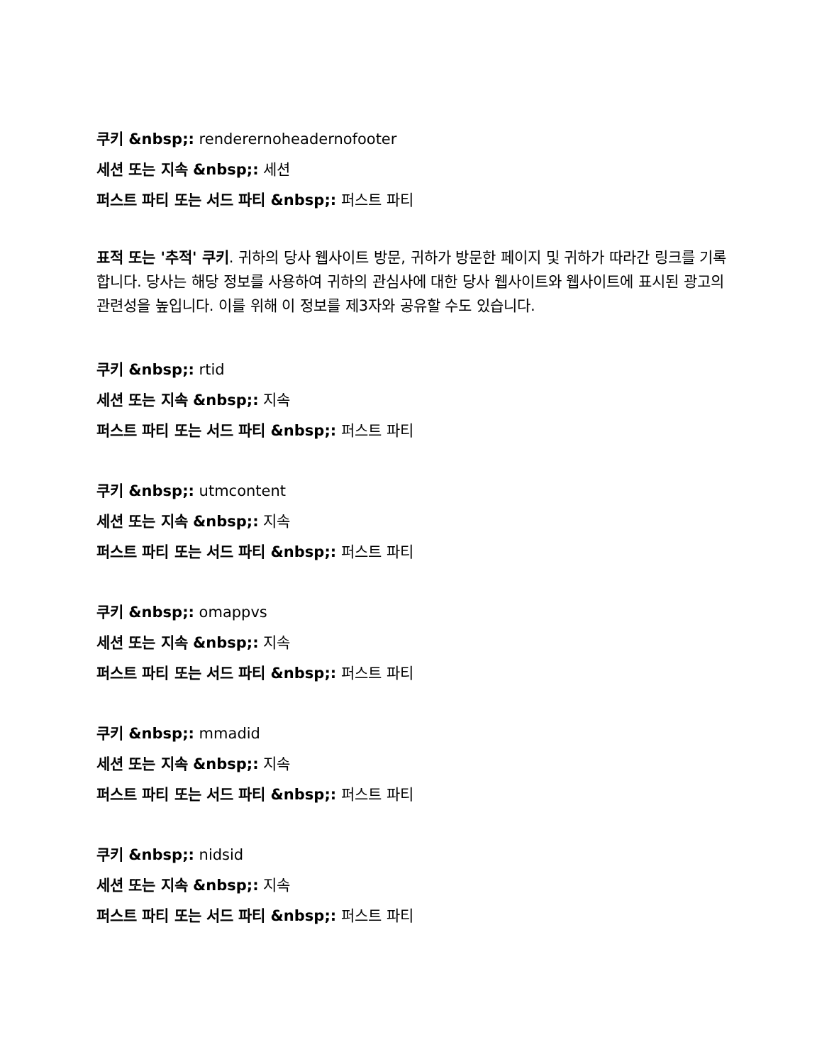쿠키 &nbsp;: renderernoheadernofooter
세션 또는 지속 &nbsp;: 세션
퍼스트 파티 또는 서드 파티 &nbsp;: 퍼스트 파티
표적 또는 '추적' 쿠키. 귀하의 당사 웹사이트 방문, 귀하가 방문한 페이지 및 귀하가 따라간 링크를 기록합니다. 당사는 해당 정보를 사용하여 귀하의 관심사에 대한 당사 웹사이트와 웹사이트에 표시된 광고의 관련성을 높입니다. 이를 위해 이 정보를 제3자와 공유할 수도 있습니다.
쿠키 &nbsp;: rtid
세션 또는 지속 &nbsp;: 지속
퍼스트 파티 또는 서드 파티 &nbsp;: 퍼스트 파티
쿠키 &nbsp;: utmcontent
세션 또는 지속 &nbsp;: 지속
퍼스트 파티 또는 서드 파티 &nbsp;: 퍼스트 파티
쿠키 &nbsp;: omappvs
세션 또는 지속 &nbsp;: 지속
퍼스트 파티 또는 서드 파티 &nbsp;: 퍼스트 파티
쿠키 &nbsp;: mmadid
세션 또는 지속 &nbsp;: 지속
퍼스트 파티 또는 서드 파티 &nbsp;: 퍼스트 파티
쿠키 &nbsp;: nidsid
세션 또는 지속 &nbsp;: 지속
퍼스트 파티 또는 서드 파티 &nbsp;: 퍼스트 파티